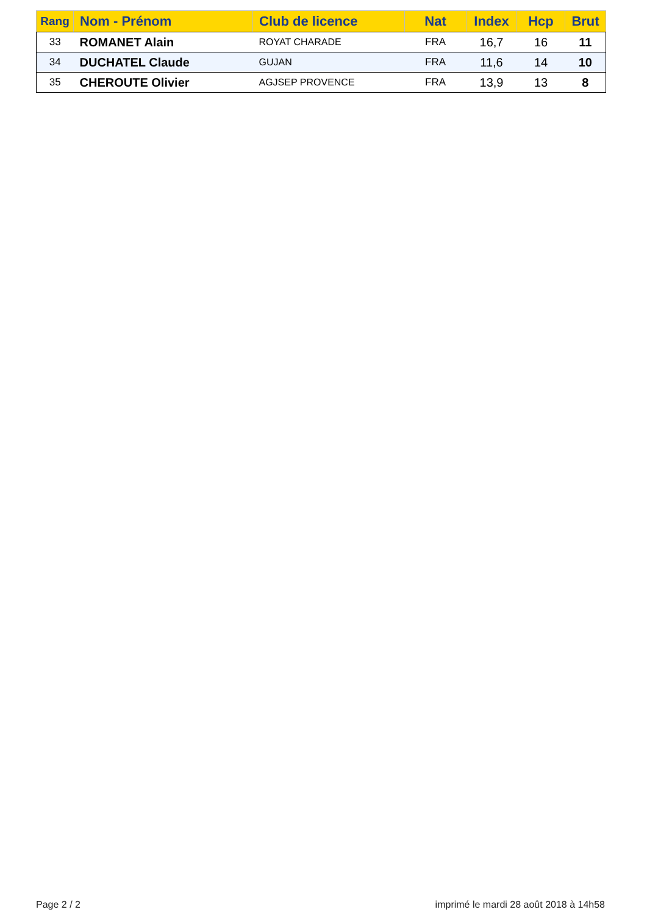| Rang | Nom - Prénom | Club de licence | Nat | Index | Hcp | Brut |
| --- | --- | --- | --- | --- | --- | --- |
| 33 | ROMANET Alain | ROYAT CHARADE | FRA | 16,7 | 16 | 11 |
| 34 | DUCHATEL Claude | GUJAN | FRA | 11,6 | 14 | 10 |
| 35 | CHEROUTE Olivier | AGJSEP PROVENCE | FRA | 13,9 | 13 | 8 |
Page 2 / 2
imprimé le mardi 28 août 2018 à 14h58